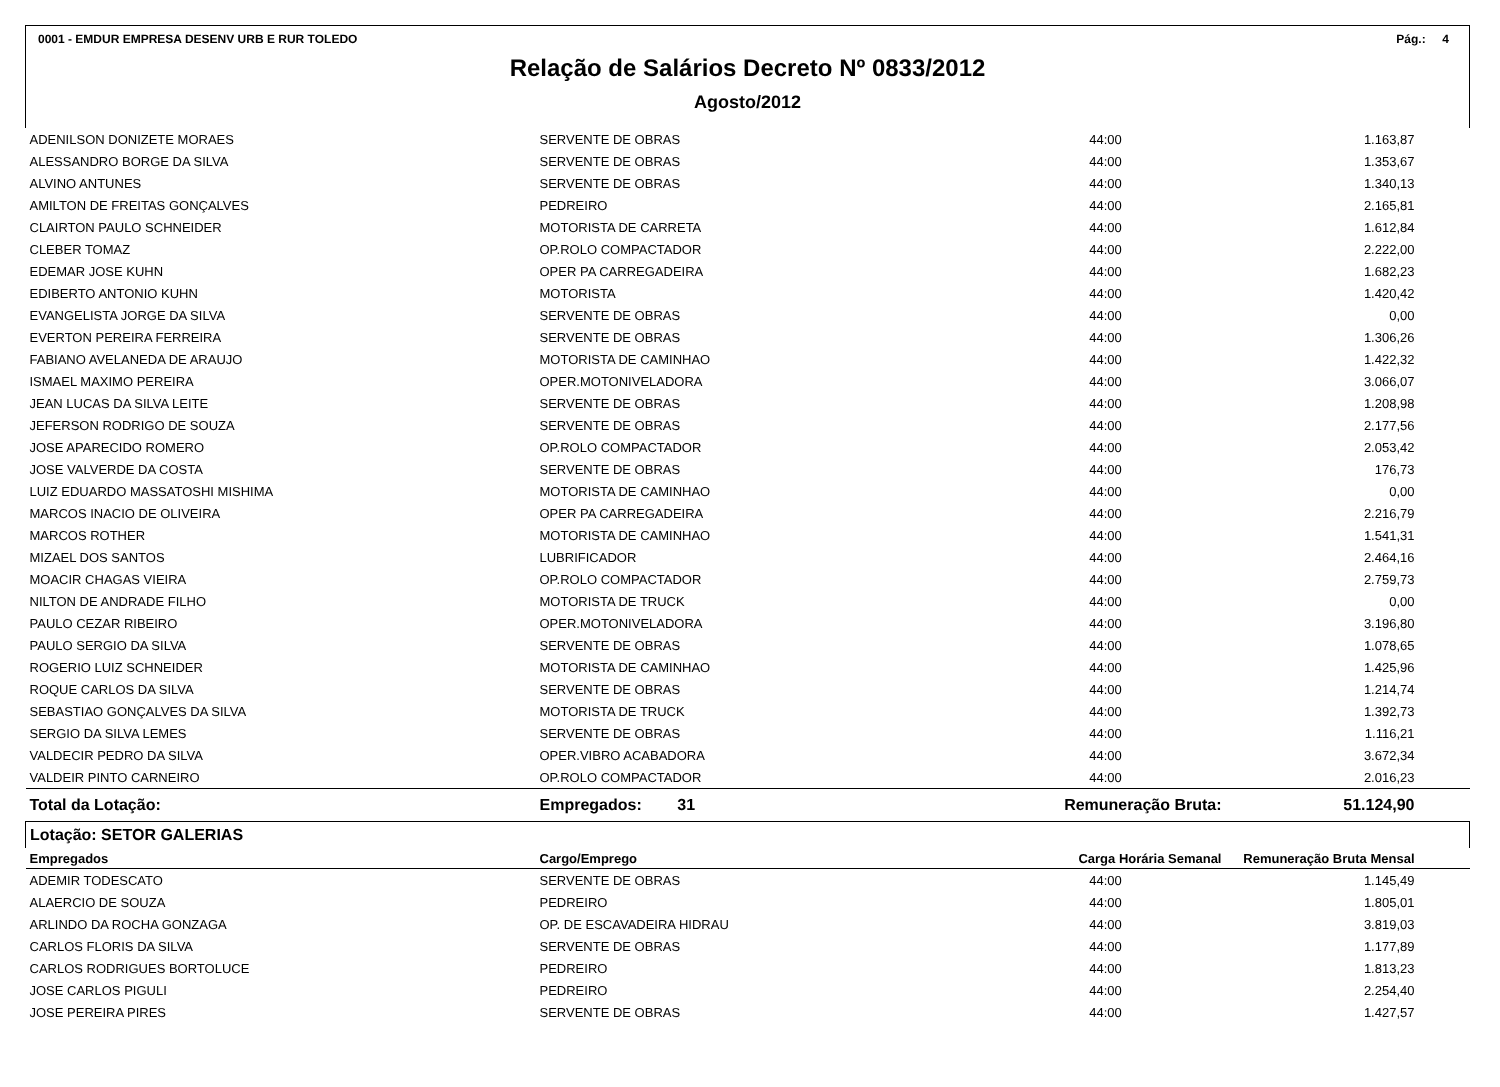0001 - EMDUR EMPRESA DESENV URB E RUR TOLEDO Pág.: 4
Relação de Salários Decreto Nº 0833/2012
Agosto/2012
| ADENILSON DONIZETE MORAES | SERVENTE DE OBRAS | 44:00 | 1.163,87 |
| ALESSANDRO BORGE DA SILVA | SERVENTE DE OBRAS | 44:00 | 1.353,67 |
| ALVINO ANTUNES | SERVENTE DE OBRAS | 44:00 | 1.340,13 |
| AMILTON DE FREITAS GONÇALVES | PEDREIRO | 44:00 | 2.165,81 |
| CLAIRTON PAULO SCHNEIDER | MOTORISTA DE CARRETA | 44:00 | 1.612,84 |
| CLEBER TOMAZ | OP.ROLO COMPACTADOR | 44:00 | 2.222,00 |
| EDEMAR JOSE KUHN | OPER PA CARREGADEIRA | 44:00 | 1.682,23 |
| EDIBERTO ANTONIO KUHN | MOTORISTA | 44:00 | 1.420,42 |
| EVANGELISTA JORGE DA SILVA | SERVENTE DE OBRAS | 44:00 | 0,00 |
| EVERTON PEREIRA FERREIRA | SERVENTE DE OBRAS | 44:00 | 1.306,26 |
| FABIANO AVELANEDA DE ARAUJO | MOTORISTA DE CAMINHAO | 44:00 | 1.422,32 |
| ISMAEL MAXIMO PEREIRA | OPER.MOTONIVELADORA | 44:00 | 3.066,07 |
| JEAN LUCAS DA SILVA LEITE | SERVENTE DE OBRAS | 44:00 | 1.208,98 |
| JEFERSON RODRIGO DE SOUZA | SERVENTE DE OBRAS | 44:00 | 2.177,56 |
| JOSE APARECIDO ROMERO | OP.ROLO COMPACTADOR | 44:00 | 2.053,42 |
| JOSE VALVERDE DA COSTA | SERVENTE DE OBRAS | 44:00 | 176,73 |
| LUIZ EDUARDO MASSATOSHI MISHIMA | MOTORISTA DE CAMINHAO | 44:00 | 0,00 |
| MARCOS INACIO DE OLIVEIRA | OPER PA CARREGADEIRA | 44:00 | 2.216,79 |
| MARCOS ROTHER | MOTORISTA DE CAMINHAO | 44:00 | 1.541,31 |
| MIZAEL DOS SANTOS | LUBRIFICADOR | 44:00 | 2.464,16 |
| MOACIR CHAGAS VIEIRA | OP.ROLO COMPACTADOR | 44:00 | 2.759,73 |
| NILTON DE ANDRADE FILHO | MOTORISTA DE TRUCK | 44:00 | 0,00 |
| PAULO CEZAR RIBEIRO | OPER.MOTONIVELADORA | 44:00 | 3.196,80 |
| PAULO SERGIO DA SILVA | SERVENTE DE OBRAS | 44:00 | 1.078,65 |
| ROGERIO LUIZ SCHNEIDER | MOTORISTA DE CAMINHAO | 44:00 | 1.425,96 |
| ROQUE CARLOS DA SILVA | SERVENTE DE OBRAS | 44:00 | 1.214,74 |
| SEBASTIAO GONÇALVES DA SILVA | MOTORISTA DE TRUCK | 44:00 | 1.392,73 |
| SERGIO DA SILVA LEMES | SERVENTE DE OBRAS | 44:00 | 1.116,21 |
| VALDECIR PEDRO DA SILVA | OPER.VIBRO ACABADORA | 44:00 | 3.672,34 |
| VALDEIR PINTO CARNEIRO | OP.ROLO COMPACTADOR | 44:00 | 2.016,23 |
| Total da Lotação: | Empregados: 31 | Remuneração Bruta: | 51.124,90 |
| Lotação: SETOR GALERIAS | | | |
| Empregados | Cargo/Emprego | Carga Horária Semanal | Remuneração Bruta Mensal |
| ADEMIR TODESCATO | SERVENTE DE OBRAS | 44:00 | 1.145,49 |
| ALAERCIO DE SOUZA | PEDREIRO | 44:00 | 1.805,01 |
| ARLINDO DA ROCHA GONZAGA | OP. DE ESCAVADEIRA HIDRAU | 44:00 | 3.819,03 |
| CARLOS FLORIS DA SILVA | SERVENTE DE OBRAS | 44:00 | 1.177,89 |
| CARLOS RODRIGUES BORTOLUCE | PEDREIRO | 44:00 | 1.813,23 |
| JOSE CARLOS PIGULI | PEDREIRO | 44:00 | 2.254,40 |
| JOSE PEREIRA PIRES | SERVENTE DE OBRAS | 44:00 | 1.427,57 |